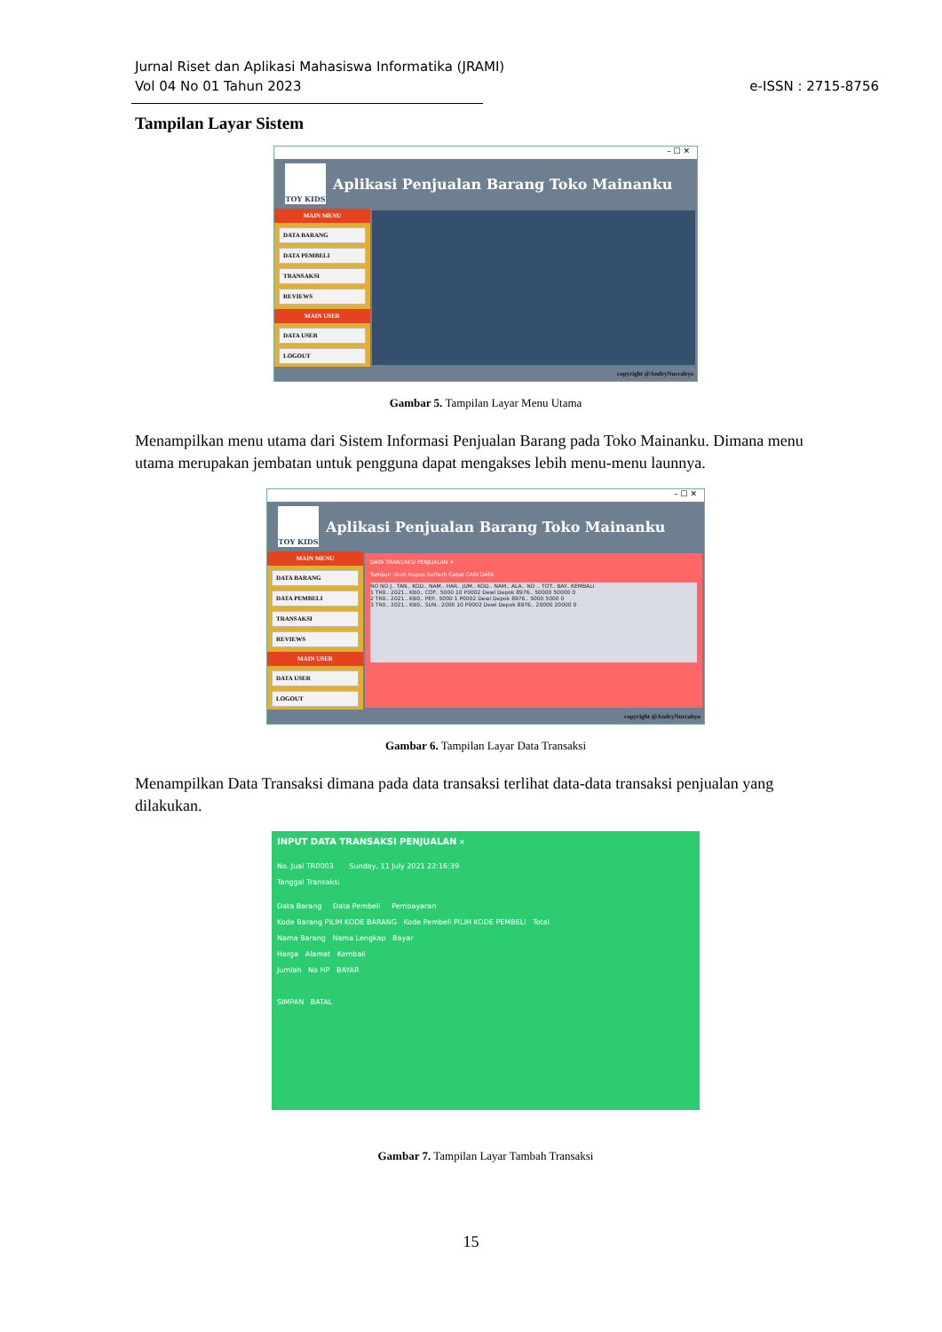Jurnal Riset dan Aplikasi Mahasiswa Informatika (JRAMI)
Vol 04 No 01 Tahun 2023
e-ISSN : 2715-8756
Tampilan Layar Sistem
– ☐ ✕
TOY KIDS
Aplikasi Penjualan Barang Toko Mainanku
MAIN MENU
DATA BARANG
DATA PEMBELI
TRANSAKSI
REVIEWS
MAIN USER
DATA USER
LOGOUT
copyright @AndryNurcahyo
Gambar 5. Tampilan Layar Menu Utama
Menampilkan menu utama dari Sistem Informasi Penjualan Barang pada Toko Mainanku. Dimana menu utama merupakan jembatan untuk pengguna dapat mengakses lebih menu-menu launnya.
– ☐ ✕
TOY KIDS
Aplikasi Penjualan Barang Toko Mainanku
MAIN MENU
DATA BARANG
DATA PEMBELI
TRANSAKSI
REVIEWS
MAIN USER
DATA USER
LOGOUT
DATA TRANSAKSI PENJUALAN ✕
Tambah Ubah Hapus Refresh Cetak CARI DATA
NO NO J.. TAN.. KOD.. NAM.. HAR.. JUM.. KOD.. NAM.. ALA.. NO .. TOT.. BAY.. KEMBALI
1 TR0.. 2021.. KB0.. COF.. 5000 10 P0002 Dewi Depok 8976.. 50000 50000 0
2 TR0.. 2021.. KB0.. PEP.. 5000 1 P0002 Dewi Depok 8976.. 5000 5000 0
3 TR0.. 2021.. KB0.. SUN.. 2000 10 P0002 Dewi Depok 8976.. 20000 20000 0
copyright @AndryNurcahyo
Gambar 6. Tampilan Layar Data Transaksi
Menampilkan Data Transaksi dimana pada data transaksi terlihat data-data transaksi penjualan yang dilakukan.
INPUT DATA TRANSAKSI PENJUALAN ✕
No. Jual TR0003 Sunday, 11 July 2021 22:16:39
Tanggal Transaksi
Data Barang Data Pembeli Pembayaran
Kode Barang PILIH KODE BARANG Kode Pembeli PILIH KODE PEMBELI Total
Nama Barang Nama Lengkap Bayar
Harga Alamat Kembali
Jumlah No HP BAYAR
SIMPAN BATAL
Gambar 7. Tampilan Layar Tambah Transaksi
15